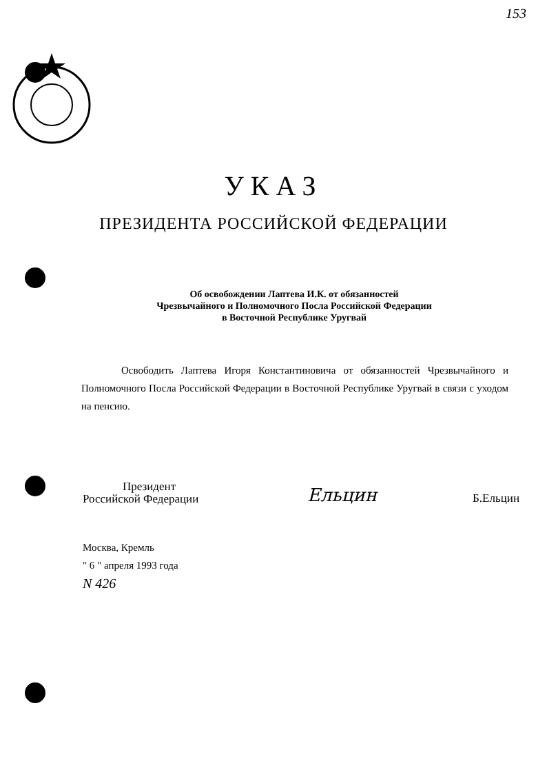153
УКАЗ
ПРЕЗИДЕНТА РОССИЙСКОЙ ФЕДЕРАЦИИ
Об освобождении Лаптева И.К. от обязанностей
Чрезвычайного и Полномочного Посла Российской Федерации
в Восточной Республике Уругвай
Освободить Лаптева Игоря Константиновича от обязанностей Чрезвычайного и Полномочного Посла Российской Федерации в Восточной Республике Уругвай в связи с уходом на пенсию.
Президент
Российской Федерации
Ельцин
Б.Ельцин
Москва, Кремль
" 6 " апреля 1993 года
N 426